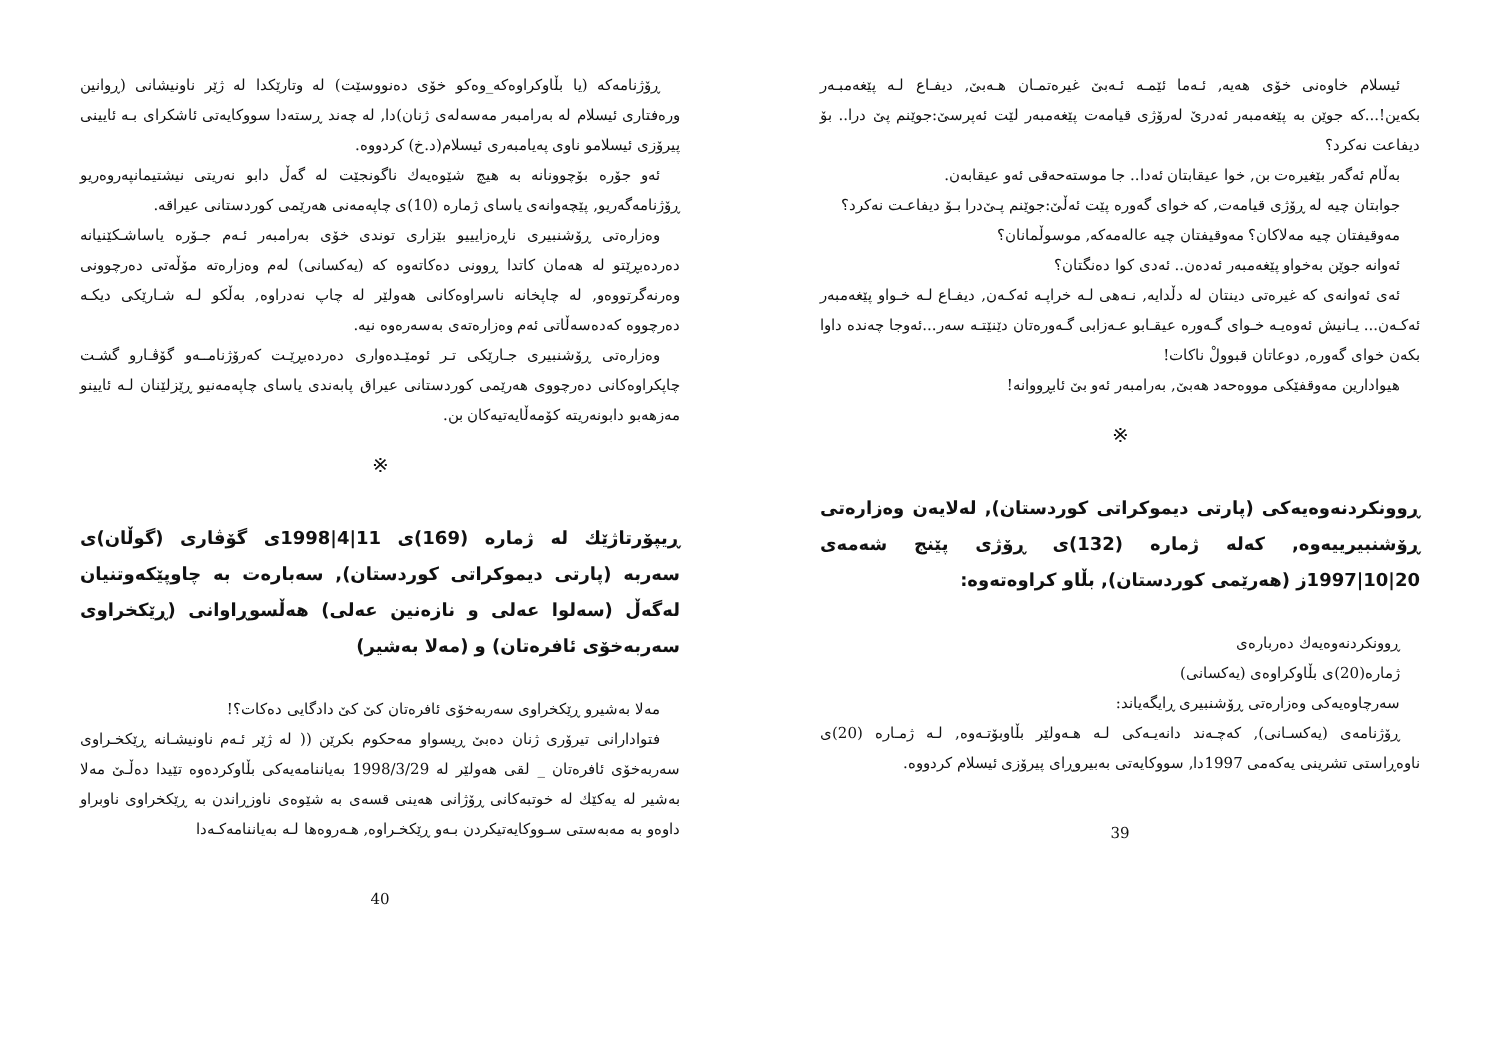ئیسلام خاوەنی خۆی هەیە, ئـەما ئێمـە ئـەبێ غیرەتمـان هـەبێ, دیفـاع لـە پێغەمبـەر بکەین!...کە جوێن بە پێغەمبەر ئەدرێ لەرۆژی قیامەت پێغەمبەر لێت ئەپرسێ:جوێنم پێ درا.. بۆ دیفاعت نەکرد؟
بەڵام ئەگەر بێغیرەت بن, خوا عیقابتان ئەدا.. جا موستەحەقی ئەو عیقابەن.
جوابتان چیە لە ڕۆژی قیامەت, کە خوای گەورە پێت ئەڵێ:جوێنم پـێ‌درا بـۆ دیفاعـت نەکرد؟
مەوقیفتان چیە مەلاکان؟ مەوقیفتان چیە عالەمەکە, موسوڵمانان؟
ئەوانە جوێن بەخواو پێغەمبەر ئەدەن.. ئەدی کوا دەنگتان؟
ئەی ئەوانەی کە غیرەتی دینتان لە دڵدایە, نـەهی لـە خراپـە ئەکـەن, دیفـاع لـە خـواو پێغەمبەر ئەکـەن... یـانیش ئەوەیـە خـوای گـەورە عیقـابو عـەزابی گـەورەتان دێنێتـە سەر...ئەوجا چەندە داوا بکەن خوای گەورە, دوعاتان قبوولْ ناکات!
هیوادارین مەوقفێکی مووەحەد هەبێ, بەرامبەر ئەو بێ ئابڕووانە!
※
ڕوونکردنەوەیەکی (پارتی دیموکراتی کوردستان), لەلایەن وەزارەتی ڕۆشنبیرییەوە, کەلە ژمارە (132)ی ڕۆژی پێنج شەمەی 20|10|1997ز (هەرێمی کوردستان), بڵاو کراوەتەوە:
ڕوونکردنەوەیەك دەربارەی
ژمارە(20)ی بڵاوکراوەی (یەکسانی)
سەرچاوەیەکی وەزارەتی ڕۆشنبیری ڕایگەیاند:
ڕۆژنامەی (یەکسـانی), کەچـەند دانەیـەکی لـە هـەولێر بڵاوبۆتـەوە, لـە ژمـارە (20)ی ناوەڕاستی تشرینی یەکەمی 1997دا, سووکایەتی بەبیروڕای پیرۆزی ئیسلام کردووە.
39
ڕۆژنامەکە (یا بڵاوکراوەکە_وەکو خۆی دەنووسێت) لە وتارێکدا لە ژێر ناونیشانی (ڕوانین ورەفتاری ئیسلام لە بەرامبەر مەسەلەی ژنان)دا, لە چەند ڕستەدا سووکایەتی ئاشکرای بـە ئایینی پیرۆزی ئیسلامو ناوی پەیامبەری ئیسلام(د.خ) کردووە.
ئەو جۆرە بۆچوونانە بە هیچ شێوەیەك ناگونجێت لە گەڵ دابو نەریتی نیشتیمانپەروەریو ڕۆژنامەگەریو, پێچەوانەی یاسای ژمارە (10)ی چاپەمەنی هەرێمی کوردستانی عیراقە.
وەزارەتی ڕۆشنبیری ناڕەزایییو بێزاری توندی خۆی بەرامبەر ئـەم جـۆرە یاساشـکێنیانە دەردەبڕێتو لە هەمان کاتدا ڕوونی دەکاتەوە کە (یەکسانی) لەم وەزارەتە مۆڵەتی دەرچوونی وەرنەگرتووەو, لە چاپخانە ناسراوەکانی هەولێر لە چاپ نەدراوە, بەڵکو لـە شـارێکی دیکـە دەرچووە کەدەسەڵاتی ئەم وەزارەتەی بەسەرەوە نیە.
وەزارەتی ڕۆشنبیری جـارێکی تـر ئومێـدەواری دەردەبڕێـت کەرۆژنامــەو گۆڤـارو گشـت چاپکراوەکانی دەرچووی هەرێمی کوردستانی عیراق پابەندی یاسای چاپەمەنیو ڕێزلێنان لـە ئایینو مەزهەبو دابونەریتە کۆمەڵایەتیەکان بن.
※
ڕیپۆرتاژێك لە ژمارە (169)ی 11|4|1998ی گۆڤاری (گوڵان)ی سەربە (پارتی دیموکراتی کوردستان), سەبارەت بە چاوپێکەوتنیان لەگەڵ (سەلوا عەلی و نازەنین عەلی) هەڵسوڕاوانی (ڕێکخراوی سەربەخۆی ئافرەتان) و (مەلا بەشیر)
مەلا بەشیرو ڕێکخراوی سەربەخۆی ئافرەتان کێ کێ دادگایی دەکات؟!
فتوادارانی تیرۆری ژنان دەبێ ڕیسواو مەحکوم بکرێن (( لە ژێر ئـەم ناونیشـانە ڕێکخـراوی سەربەخۆی ئافرەتان _ لقی هەولێر لە 1998/3/29 بەیاننامەیەکی بڵاوکردەوە تێیدا دەڵـێ مەلا بەشیر لە یەکێك لە خوتبەکانی ڕۆژانی هەینی قسەی بە شێوەی ناوزڕاندن بە ڕێکخراوی ناوبراو داوەو بە مەبەستی سـووکایەتیکردن بـەو ڕێکخـراوە, هـەروەها لـە بەیاننامەکـەدا
40